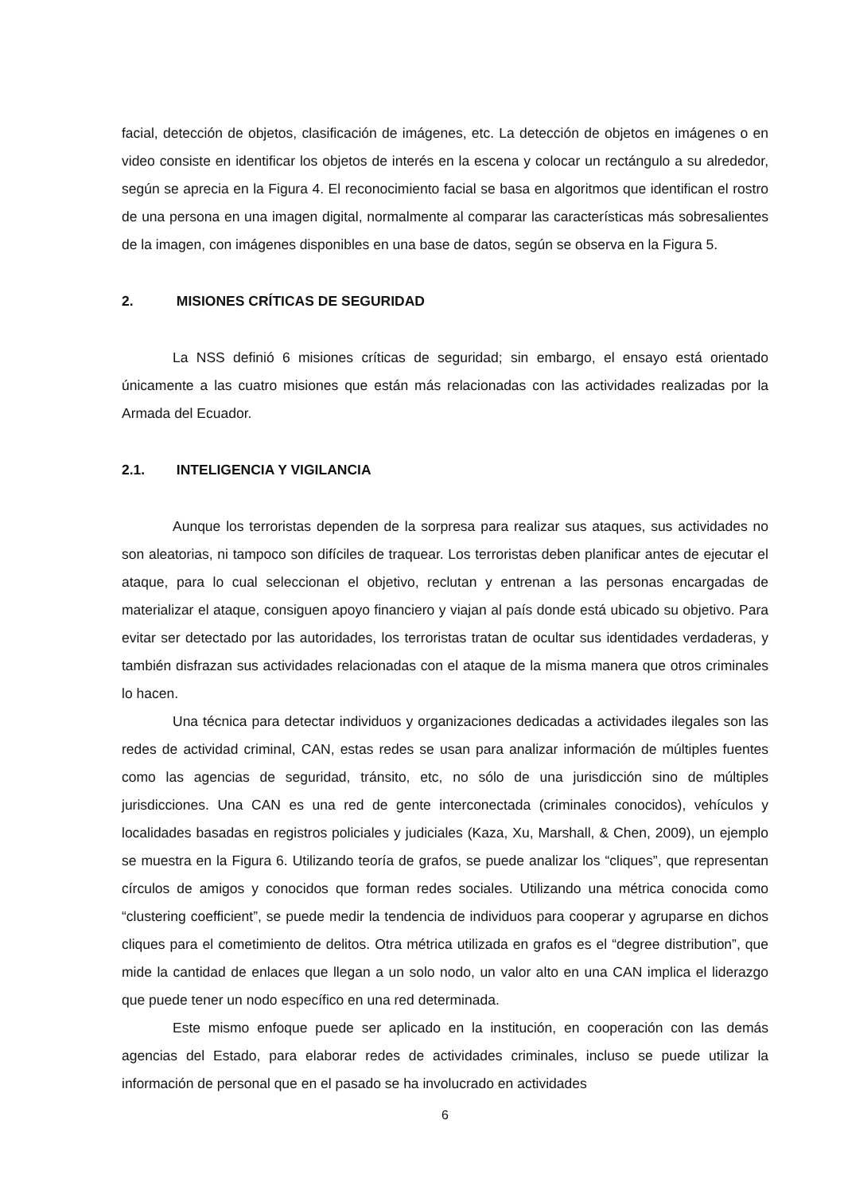facial, detección de objetos, clasificación de imágenes, etc. La detección de objetos en imágenes o en video consiste en identificar los objetos de interés en la escena y colocar un rectángulo a su alrededor, según se aprecia en la Figura 4. El reconocimiento facial se basa en algoritmos que identifican el rostro de una persona en una imagen digital, normalmente al comparar las características más sobresalientes de la imagen, con imágenes disponibles en una base de datos, según se observa en la Figura 5.
2. MISIONES CRÍTICAS DE SEGURIDAD
La NSS definió 6 misiones críticas de seguridad; sin embargo, el ensayo está orientado únicamente a las cuatro misiones que están más relacionadas con las actividades realizadas por la Armada del Ecuador.
2.1. INTELIGENCIA Y VIGILANCIA
Aunque los terroristas dependen de la sorpresa para realizar sus ataques, sus actividades no son aleatorias, ni tampoco son difíciles de traquear. Los terroristas deben planificar antes de ejecutar el ataque, para lo cual seleccionan el objetivo, reclutan y entrenan a las personas encargadas de materializar el ataque, consiguen apoyo financiero y viajan al país donde está ubicado su objetivo. Para evitar ser detectado por las autoridades, los terroristas tratan de ocultar sus identidades verdaderas, y también disfrazan sus actividades relacionadas con el ataque de la misma manera que otros criminales lo hacen.
Una técnica para detectar individuos y organizaciones dedicadas a actividades ilegales son las redes de actividad criminal, CAN, estas redes se usan para analizar información de múltiples fuentes como las agencias de seguridad, tránsito, etc, no sólo de una jurisdicción sino de múltiples jurisdicciones. Una CAN es una red de gente interconectada (criminales conocidos), vehículos y localidades basadas en registros policiales y judiciales (Kaza, Xu, Marshall, & Chen, 2009), un ejemplo se muestra en la Figura 6. Utilizando teoría de grafos, se puede analizar los “cliques”, que representan círculos de amigos y conocidos que forman redes sociales. Utilizando una métrica conocida como “clustering coefficient”, se puede medir la tendencia de individuos para cooperar y agruparse en dichos cliques para el cometimiento de delitos. Otra métrica utilizada en grafos es el “degree distribution”, que mide la cantidad de enlaces que llegan a un solo nodo, un valor alto en una CAN implica el liderazgo que puede tener un nodo específico en una red determinada.
Este mismo enfoque puede ser aplicado en la institución, en cooperación con las demás agencias del Estado, para elaborar redes de actividades criminales, incluso se puede utilizar la información de personal que en el pasado se ha involucrado en actividades
6